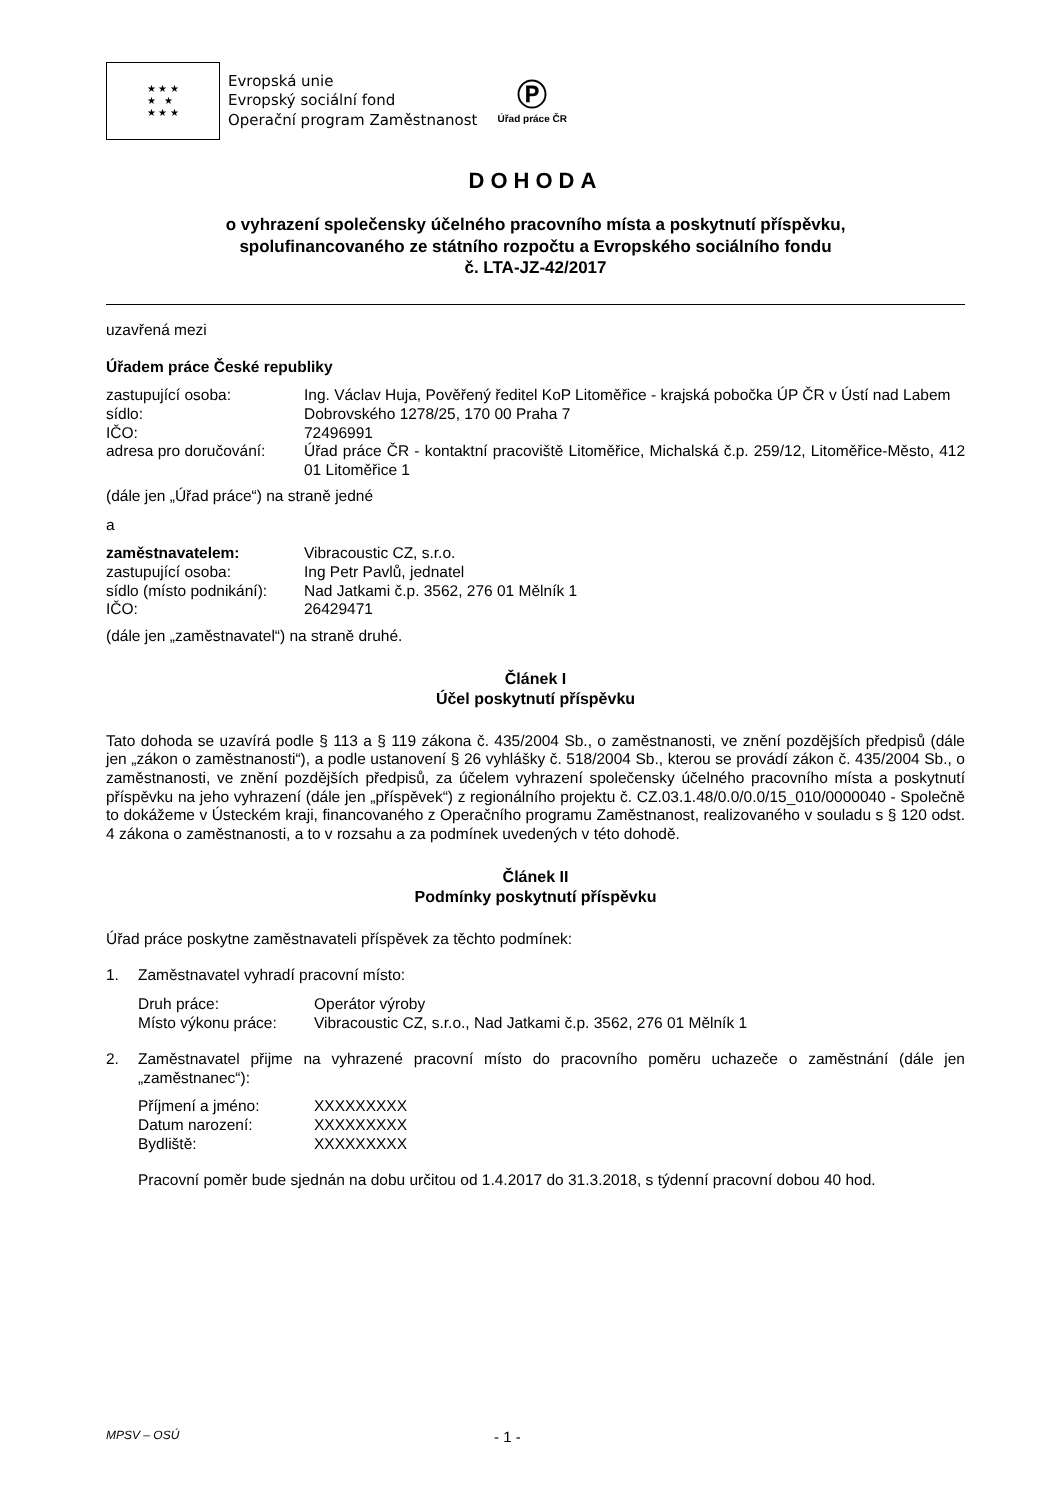★ ★ ★
★ ★
★ ★ ★
Evropská unie
Evropský sociální fond
Operační program Zaměstnanost
Ⓟ
Úřad práce ČR
DOHODA
o vyhrazení společensky účelného pracovního místa a poskytnutí příspěvku,
spolufinancovaného ze státního rozpočtu a Evropského sociálního fondu
č. LTA-JZ-42/2017
uzavřená mezi
Úřadem práce České republiky
zastupující osoba:
Ing. Václav Huja, Pověřený ředitel KoP Litoměřice - krajská pobočka ÚP ČR v Ústí nad Labem
sídlo:
Dobrovského 1278/25, 170 00 Praha 7
IČO:
72496991
adresa pro doručování:
Úřad práce ČR - kontaktní pracoviště Litoměřice, Michalská č.p. 259/12, Litoměřice-Město, 412 01 Litoměřice 1
(dále jen „Úřad práce“) na straně jedné
a
zaměstnavatelem:
Vibracoustic CZ, s.r.o.
zastupující osoba:
Ing Petr Pavlů, jednatel
sídlo (místo podnikání):
Nad Jatkami č.p. 3562, 276 01 Mělník 1
IČO:
26429471
(dále jen „zaměstnavatel“) na straně druhé.
Článek I
Účel poskytnutí příspěvku
Tato dohoda se uzavírá podle § 113 a § 119 zákona č. 435/2004 Sb., o zaměstnanosti, ve znění pozdějších předpisů (dále jen „zákon o zaměstnanosti“), a podle ustanovení § 26 vyhlášky č. 518/2004 Sb., kterou se provádí zákon č. 435/2004 Sb., o zaměstnanosti, ve znění pozdějších předpisů, za účelem vyhrazení společensky účelného pracovního místa a poskytnutí příspěvku na jeho vyhrazení (dále jen „příspěvek“) z regionálního projektu č. CZ.03.1.48/0.0/0.0/15_010/0000040 - Společně to dokážeme v Ústeckém kraji, financovaného z Operačního programu Zaměstnanost, realizovaného v souladu s § 120 odst. 4 zákona o zaměstnanosti, a to v rozsahu a za podmínek uvedených v této dohodě.
Článek II
Podmínky poskytnutí příspěvku
Úřad práce poskytne zaměstnavateli příspěvek za těchto podmínek:
1. Zaměstnavatel vyhradí pracovní místo:
Druh práce:
Operátor výroby
Místo výkonu práce:
Vibracoustic CZ, s.r.o., Nad Jatkami č.p. 3562, 276 01 Mělník 1
2. Zaměstnavatel přijme na vyhrazené pracovní místo do pracovního poměru uchazeče o zaměstnání (dále jen „zaměstnanec“):
Příjmení a jméno:
XXXXXXXXX
Datum narození:
XXXXXXXXX
Bydliště:
XXXXXXXXX
Pracovní poměr bude sjednán na dobu určitou od 1.4.2017 do 31.3.2018, s týdenní pracovní dobou 40 hod.
MPSV – OSÚ - 1 -